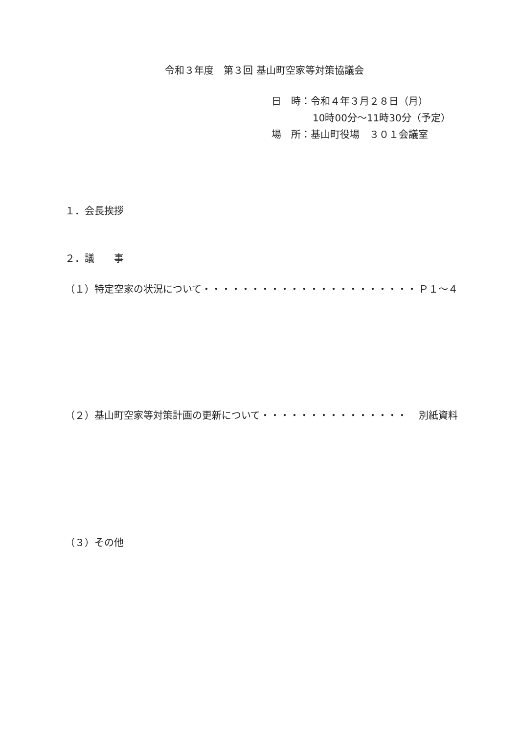令和３年度　第３回 基山町空家等対策協議会
日　時：令和４年３月２８日（月）
10時00分～11時30分（予定）
場　所：基山町役場　３０１会議室
１．会長挨拶
２．議　　事
（１）特定空家の状況について・・・・・・・・・・・・・・・・・・・・・・ Ｐ１～４
（２）基山町空家等対策計画の更新について・・・・・・・・・・・・・・・ 別紙資料
（３）その他